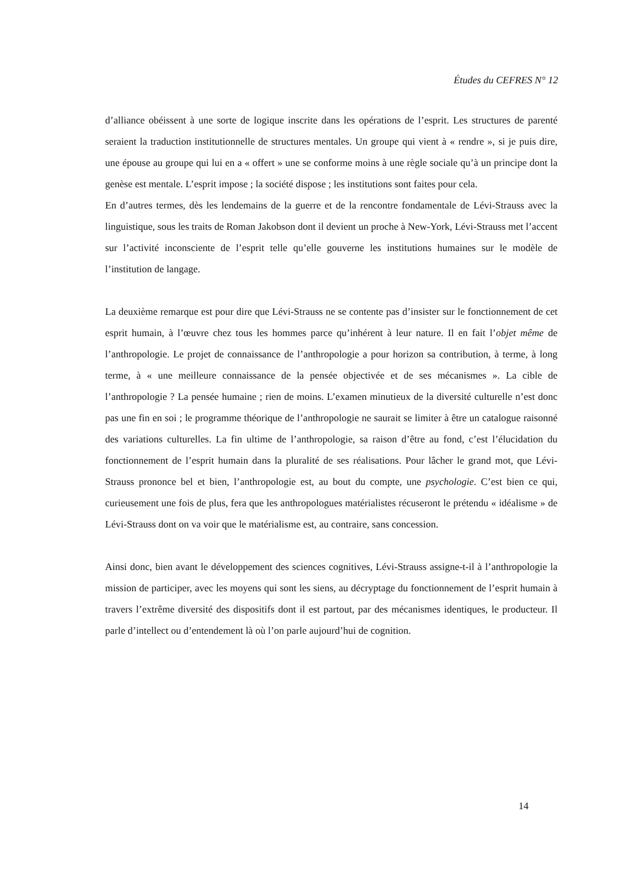Études du CEFRES N° 12
d’alliance obéissent à une sorte de logique inscrite dans les opérations de l’esprit. Les structures de parenté seraient la traduction institutionnelle de structures mentales. Un groupe qui vient à « rendre », si je puis dire, une épouse au groupe qui lui en a « offert » une se conforme moins à une règle sociale qu’à un principe dont la genèse est mentale. L’esprit impose ; la société dispose ; les institutions sont faites pour cela.
En d’autres termes, dès les lendemains de la guerre et de la rencontre fondamentale de Lévi-Strauss avec la linguistique, sous les traits de Roman Jakobson dont il devient un proche à New-York, Lévi-Strauss met l’accent sur l’activité inconsciente de l’esprit telle qu’elle gouverne les institutions humaines sur le modèle de l’institution de langage.
La deuxième remarque est pour dire que Lévi-Strauss ne se contente pas d’insister sur le fonctionnement de cet esprit humain, à l’œuvre chez tous les hommes parce qu’inhérent à leur nature. Il en fait l’objet même de l’anthropologie. Le projet de connaissance de l’anthropologie a pour horizon sa contribution, à terme, à long terme, à « une meilleure connaissance de la pensée objectivée et de ses mécanismes ». La cible de l’anthropologie ? La pensée humaine ; rien de moins. L’examen minutieux de la diversité culturelle n’est donc pas une fin en soi ; le programme théorique de l’anthropologie ne saurait se limiter à être un catalogue raisonné des variations culturelles. La fin ultime de l’anthropologie, sa raison d’être au fond, c’est l’élucidation du fonctionnement de l’esprit humain dans la pluralité de ses réalisations. Pour lâcher le grand mot, que Lévi-Strauss prononce bel et bien, l’anthropologie est, au bout du compte, une psychologie. C’est bien ce qui, curieusement une fois de plus, fera que les anthropologues matérialistes récuseront le prétendu « idéalisme » de Lévi-Strauss dont on va voir que le matérialisme est, au contraire, sans concession.
Ainsi donc, bien avant le développement des sciences cognitives, Lévi-Strauss assigne-t-il à l’anthropologie la mission de participer, avec les moyens qui sont les siens, au décryptage du fonctionnement de l’esprit humain à travers l’extrême diversité des dispositifs dont il est partout, par des mécanismes identiques, le producteur. Il parle d’intellect ou d’entendement là où l’on parle aujourd’hui de cognition.
14